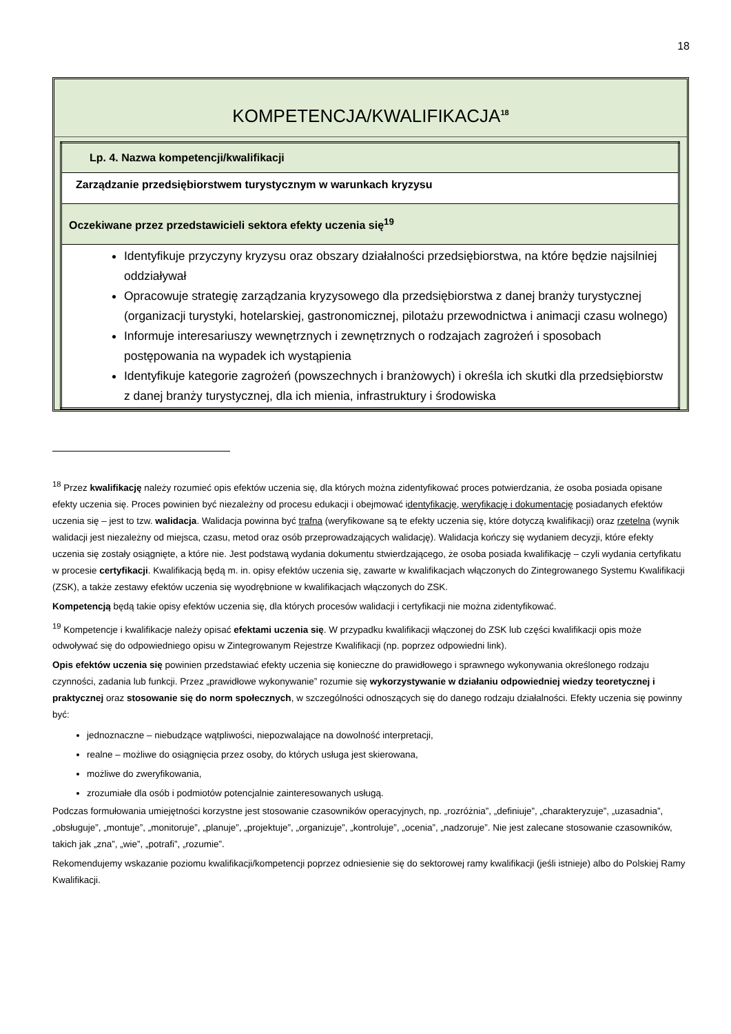18
KOMPETENCJA/KWALIFIKACJA<sup>18</sup>
| Lp. 4. Nazwa kompetencji/kwalifikacji |
| Zarządzanie przedsiębiorstwem turystycznym w warunkach kryzysu |
| Oczekiwane przez przedstawicieli sektora efekty uczenia się<sup>19</sup> |
| Identyfikuje przyczyny kryzysu oraz obszary działalności przedsiębiorstwa, na które będzie najsilniej oddziaływał Opracowuje strategię zarządzania kryzysowego dla przedsiębiorstwa z danej branży turystycznej (organizacji turystyki, hotelarskiej, gastronomicznej, pilotażu przewodnictwa i animacji czasu wolnego) Informuje interesariuszy wewnętrznych i zewnętrznych o rodzajach zagrożeń i sposobach postępowania na wypadek ich wystąpienia Identyfikuje kategorie zagrożeń (powszechnych i branżowych) i określa ich skutki dla przedsiębiorstw z danej branży turystycznej, dla ich mienia, infrastruktury i środowiska |
<sup>18</sup> Przez kwalifikację należy rozumieć opis efektów uczenia się, dla których można zidentyfikować proces potwierdzania, że osoba posiada opisane efekty uczenia się. Proces powinien być niezależny od procesu edukacji i obejmować identyfikację, weryfikację i dokumentację posiadanych efektów uczenia się – jest to tzw. walidacja. Walidacja powinna być trafna (weryfikowane są te efekty uczenia się, które dotyczą kwalifikacji) oraz rzetelna (wynik walidacji jest niezależny od miejsca, czasu, metod oraz osób przeprowadzających walidację). Walidacja kończy się wydaniem decyzji, które efekty uczenia się zostały osiągnięte, a które nie. Jest podstawą wydania dokumentu stwierdzającego, że osoba posiada kwalifikację – czyli wydania certyfikatu w procesie certyfikacji. Kwalifikacją będą m. in. opisy efektów uczenia się, zawarte w kwalifikacjach włączonych do Zintegrowanego Systemu Kwalifikacji (ZSK), a także zestawy efektów uczenia się wyodrębnione w kwalifikacjach włączonych do ZSK.
Kompetencją będą takie opisy efektów uczenia się, dla których procesów walidacji i certyfikacji nie można zidentyfikować.
<sup>19</sup> Kompetencje i kwalifikacje należy opisać efektami uczenia się. W przypadku kwalifikacji włączonej do ZSK lub części kwalifikacji opis może odwoływać się do odpowiedniego opisu w Zintegrowanym Rejestrze Kwalifikacji (np. poprzez odpowiedni link).
Opis efektów uczenia się powinien przedstawiać efekty uczenia się konieczne do prawidłowego i sprawnego wykonywania określonego rodzaju czynności, zadania lub funkcji. Przez „prawidłowe wykonywanie” rozumie się wykorzystywanie w działaniu odpowiedniej wiedzy teoretycznej i praktycznej oraz stosowanie się do norm społecznych, w szczególności odnoszących się do danego rodzaju działalności. Efekty uczenia się powinny być:
jednoznaczne – niebudzące wątpliwości, niepozwalające na dowolność interpretacji,
realne – możliwe do osiągnięcia przez osoby, do których usługa jest skierowana,
możliwe do zweryfikowania,
zrozumiałe dla osób i podmiotów potencjalnie zainteresowanych usługą.
Podczas formułowania umiejętności korzystne jest stosowanie czasowników operacyjnych, np. „rozróżnia”, „definiuje”, „charakteryzuje”, „uzasadnia”, „obsługuje”, „montuje”, „monitoruje”, „planuje”, „projektuje”, „organizuje”, „kontroluje”, „ocenia”, „nadzoruje”. Nie jest zalecane stosowanie czasowników, takich jak „zna”, „wie”, „potrafi”, „rozumie”.
Rekomendujemy wskazanie poziomu kwalifikacji/kompetencji poprzez odniesienie się do sektorowej ramy kwalifikacji (jeśli istnieje) albo do Polskiej Ramy Kwalifikacji.